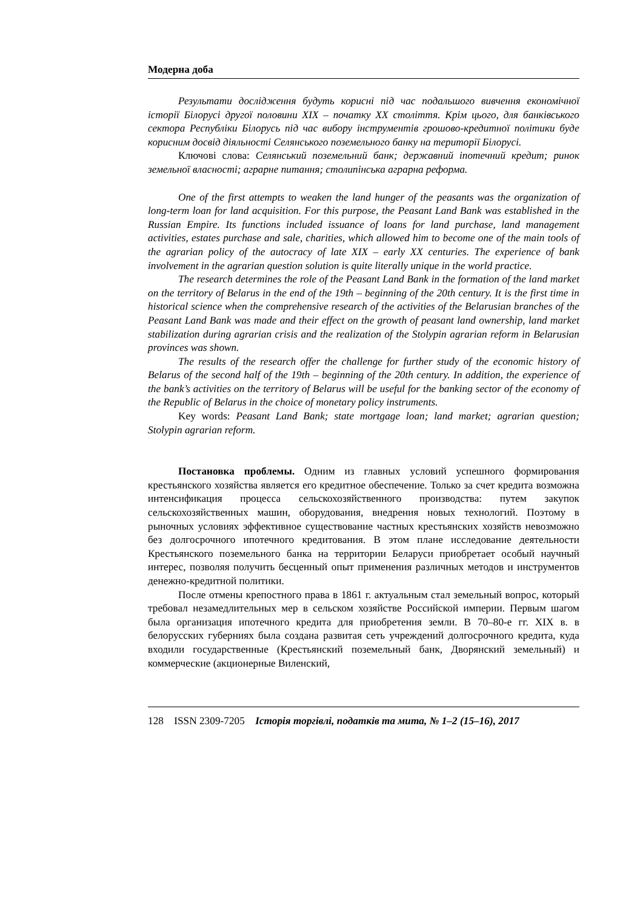Модерна доба
Результати дослідження будуть корисні під час подальшого вивчення економічної історії Білорусі другої половини XIX – початку XX століття. Крім цього, для банківського сектора Республіки Білорусь під час вибору інструментів грошово-кредитної політики буде корисним досвід діяльності Селянського поземельного банку на території Білорусі.
Ключові слова: Селянський поземельний банк; державний іпотечний кредит; ринок земельної власності; аграрне питання; столипінська аграрна реформа.
One of the first attempts to weaken the land hunger of the peasants was the organization of long-term loan for land acquisition. For this purpose, the Peasant Land Bank was established in the Russian Empire. Its functions included issuance of loans for land purchase, land management activities, estates purchase and sale, charities, which allowed him to become one of the main tools of the agrarian policy of the autocracy of late XIX – early XX centuries. The experience of bank involvement in the agrarian question solution is quite literally unique in the world practice.
The research determines the role of the Peasant Land Bank in the formation of the land market on the territory of Belarus in the end of the 19th – beginning of the 20th century. It is the first time in historical science when the comprehensive research of the activities of the Belarusian branches of the Peasant Land Bank was made and their effect on the growth of peasant land ownership, land market stabilization during agrarian crisis and the realization of the Stolypin agrarian reform in Belarusian provinces was shown.
The results of the research offer the challenge for further study of the economic history of Belarus of the second half of the 19th – beginning of the 20th century. In addition, the experience of the bank’s activities on the territory of Belarus will be useful for the banking sector of the economy of the Republic of Belarus in the choice of monetary policy instruments.
Key words: Peasant Land Bank; state mortgage loan; land market; agrarian question; Stolypin agrarian reform.
Постановка проблемы. Одним из главных условий успешного формирования крестьянского хозяйства является его кредитное обеспечение. Только за счет кредита возможна интенсификация процесса сельскохозяйственного производства: путем закупок сельскохозяйственных машин, оборудования, внедрения новых технологий. Поэтому в рыночных условиях эффективное существование частных крестьянских хозяйств невозможно без долгосрочного ипотечного кредитования. В этом плане исследование деятельности Крестьянского поземельного банка на территории Беларуси приобретает особый научный интерес, позволяя получить бесценный опыт применения различных методов и инструментов денежно-кредитной политики.
После отмены крепостного права в 1861 г. актуальным стал земельный вопрос, который требовал незамедлительных мер в сельском хозяйстве Российской империи. Первым шагом была организация ипотечного кредита для приобретения земли. В 70–80-е гг. XIX в. в белорусских губерниях была создана развитая сеть учреждений долгосрочного кредита, куда входили государственные (Крестьянский поземельный банк, Дворянский земельный) и коммерческие (акционерные Виленский,
128 ISSN 2309-7205 Історія торгівлі, податків та мита, № 1–2 (15–16), 2017